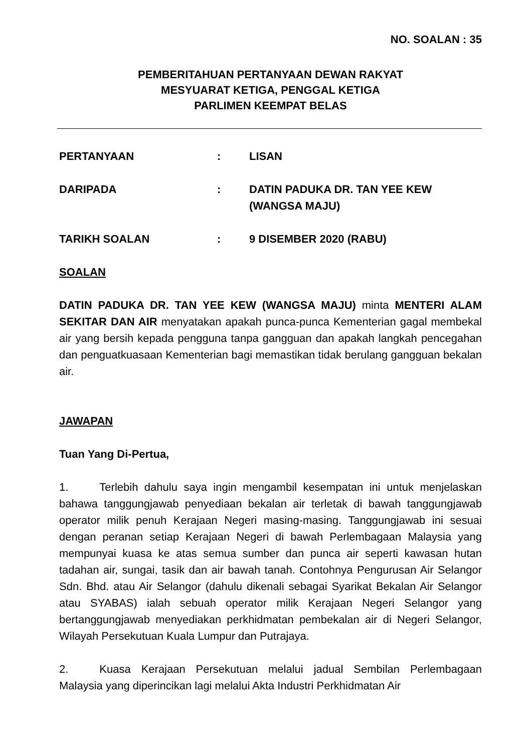NO. SOALAN : 35
PEMBERITAHUAN PERTANYAAN DEWAN RAKYAT
MESYUARAT KETIGA, PENGGAL KETIGA
PARLIMEN KEEMPAT BELAS
PERTANYAAN : LISAN
DARIPADA : DATIN PADUKA DR. TAN YEE KEW (WANGSA MAJU)
TARIKH SOALAN : 9 DISEMBER 2020 (RABU)
SOALAN
DATIN PADUKA DR. TAN YEE KEW (WANGSA MAJU) minta MENTERI ALAM SEKITAR DAN AIR menyatakan apakah punca-punca Kementerian gagal membekal air yang bersih kepada pengguna tanpa gangguan dan apakah langkah pencegahan dan penguatkuasaan Kementerian bagi memastikan tidak berulang gangguan bekalan air.
JAWAPAN
Tuan Yang Di-Pertua,
1. Terlebih dahulu saya ingin mengambil kesempatan ini untuk menjelaskan bahawa tanggungjawab penyediaan bekalan air terletak di bawah tanggungjawab operator milik penuh Kerajaan Negeri masing-masing. Tanggungjawab ini sesuai dengan peranan setiap Kerajaan Negeri di bawah Perlembagaan Malaysia yang mempunyai kuasa ke atas semua sumber dan punca air seperti kawasan hutan tadahan air, sungai, tasik dan air bawah tanah. Contohnya Pengurusan Air Selangor Sdn. Bhd. atau Air Selangor (dahulu dikenali sebagai Syarikat Bekalan Air Selangor atau SYABAS) ialah sebuah operator milik Kerajaan Negeri Selangor yang bertanggungjawab menyediakan perkhidmatan pembekalan air di Negeri Selangor, Wilayah Persekutuan Kuala Lumpur dan Putrajaya.
2. Kuasa Kerajaan Persekutuan melalui jadual Sembilan Perlembagaan Malaysia yang diperincikan lagi melalui Akta Industri Perkhidmatan Air